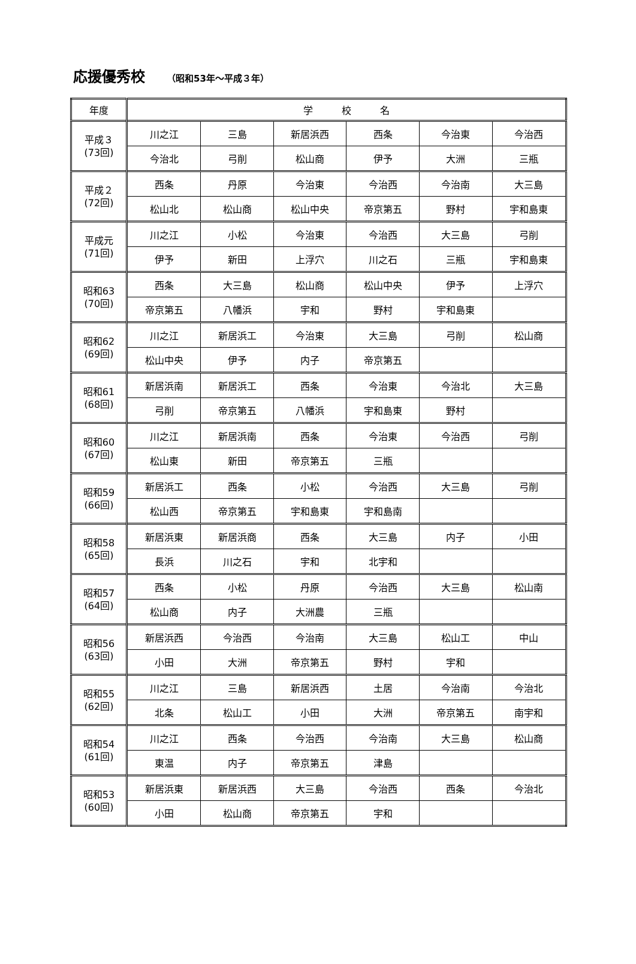応援優秀校 （昭和53年～平成３年）
| 年度 | 学 校 名 | | | | | |
| --- | --- | --- | --- | --- | --- | --- |
| 平成３ (73回) | 川之江 | 三島 | 新居浜西 | 西条 | 今治東 | 今治西 |
| | 今治北 | 弓削 | 松山商 | 伊予 | 大洲 | 三瓶 |
| 平成２ (72回) | 西条 | 丹原 | 今治東 | 今治西 | 今治南 | 大三島 |
| | 松山北 | 松山商 | 松山中央 | 帝京第五 | 野村 | 宇和島東 |
| 平成元 (71回) | 川之江 | 小松 | 今治東 | 今治西 | 大三島 | 弓削 |
| | 伊予 | 新田 | 上浮穴 | 川之石 | 三瓶 | 宇和島東 |
| 昭和63 (70回) | 西条 | 大三島 | 松山商 | 松山中央 | 伊予 | 上浮穴 |
| | 帝京第五 | 八幡浜 | 宇和 | 野村 | 宇和島東 | |
| 昭和62 (69回) | 川之江 | 新居浜工 | 今治東 | 大三島 | 弓削 | 松山商 |
| | 松山中央 | 伊予 | 内子 | 帝京第五 | | |
| 昭和61 (68回) | 新居浜南 | 新居浜工 | 西条 | 今治東 | 今治北 | 大三島 |
| | 弓削 | 帝京第五 | 八幡浜 | 宇和島東 | 野村 | |
| 昭和60 (67回) | 川之江 | 新居浜南 | 西条 | 今治東 | 今治西 | 弓削 |
| | 松山東 | 新田 | 帝京第五 | 三瓶 | | |
| 昭和59 (66回) | 新居浜工 | 西条 | 小松 | 今治西 | 大三島 | 弓削 |
| | 松山西 | 帝京第五 | 宇和島東 | 宇和島南 | | |
| 昭和58 (65回) | 新居浜東 | 新居浜商 | 西条 | 大三島 | 内子 | 小田 |
| | 長浜 | 川之石 | 宇和 | 北宇和 | | |
| 昭和57 (64回) | 西条 | 小松 | 丹原 | 今治西 | 大三島 | 松山南 |
| | 松山商 | 内子 | 大洲農 | 三瓶 | | |
| 昭和56 (63回) | 新居浜西 | 今治西 | 今治南 | 大三島 | 松山工 | 中山 |
| | 小田 | 大洲 | 帝京第五 | 野村 | 宇和 | |
| 昭和55 (62回) | 川之江 | 三島 | 新居浜西 | 土居 | 今治南 | 今治北 |
| | 北条 | 松山工 | 小田 | 大洲 | 帝京第五 | 南宇和 |
| 昭和54 (61回) | 川之江 | 西条 | 今治西 | 今治南 | 大三島 | 松山商 |
| | 東温 | 内子 | 帝京第五 | 津島 | | |
| 昭和53 (60回) | 新居浜東 | 新居浜西 | 大三島 | 今治西 | 西条 | 今治北 |
| | 小田 | 松山商 | 帝京第五 | 宇和 | | |